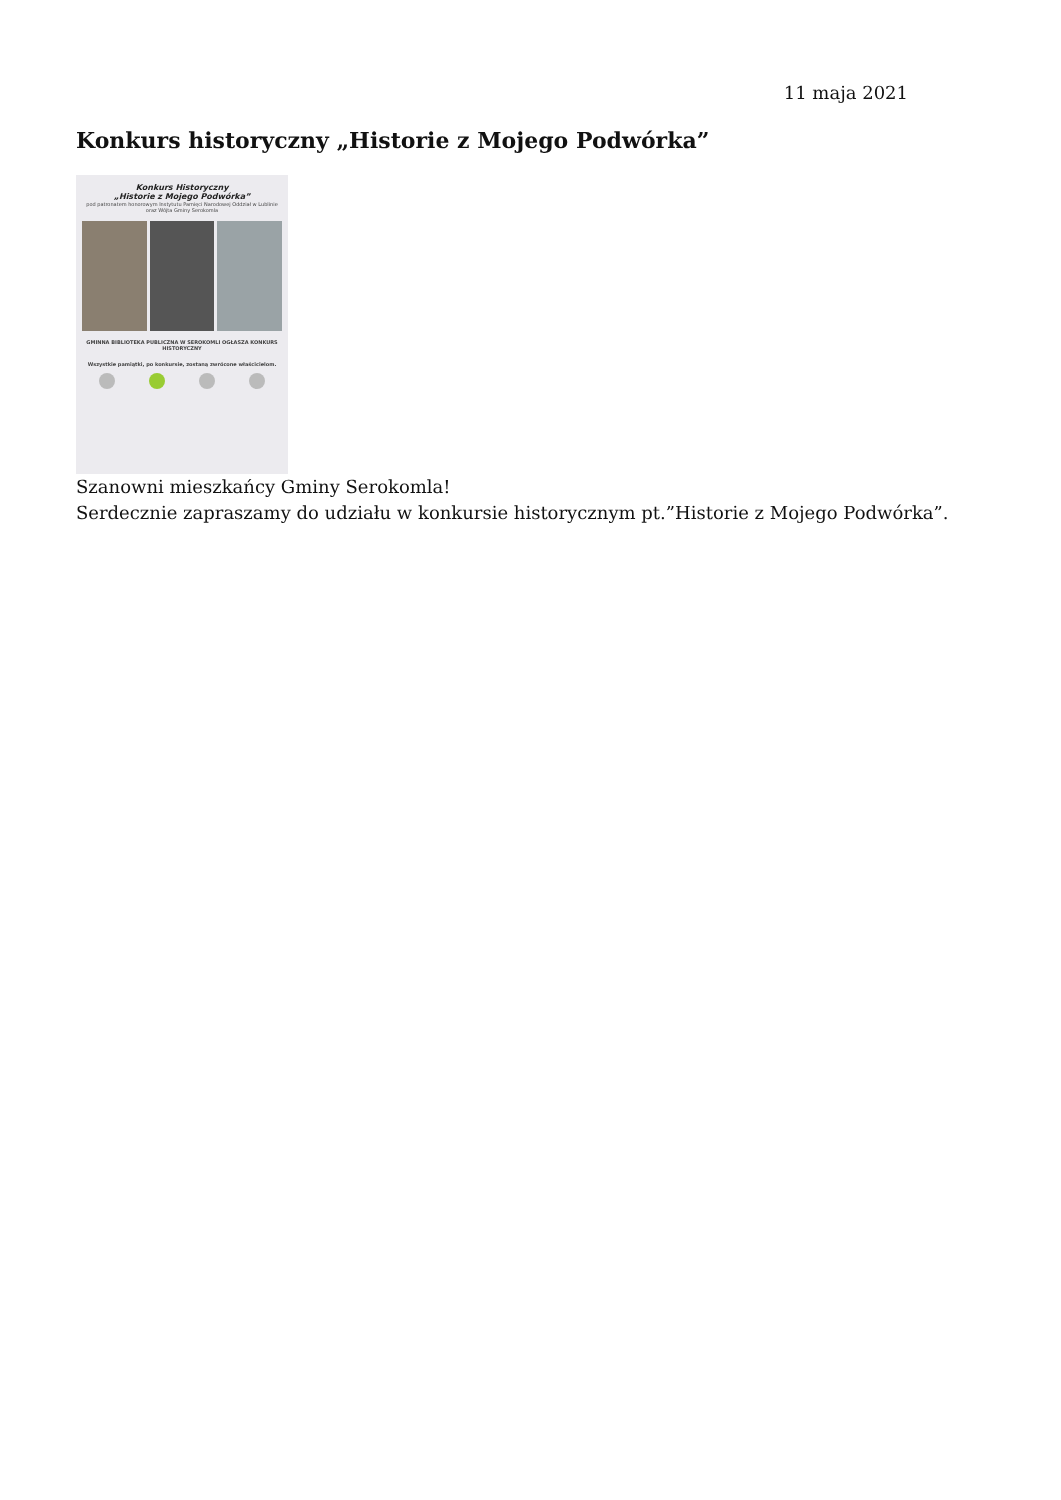11 maja 2021
Konkurs historyczny „Historie z Mojego Podwórka”
Konkurs Historyczny
„Historie z Mojego Podwórka”
pod patronatem honorowym Instytutu Pamięci Narodowej Oddział w Lublinie oraz Wójta Gminy Serokomla
GMINNA BIBLIOTEKA PUBLICZNA W SEROKOMLI OGŁASZA KONKURS HISTORYCZNY
Wszystkie pamiątki, po konkursie, zostaną zwrócone właścicielom.
Szanowni mieszkańcy Gminy Serokomla!
Serdecznie zapraszamy do udziału w konkursie historycznym pt.”Historie z Mojego Podwórka”.